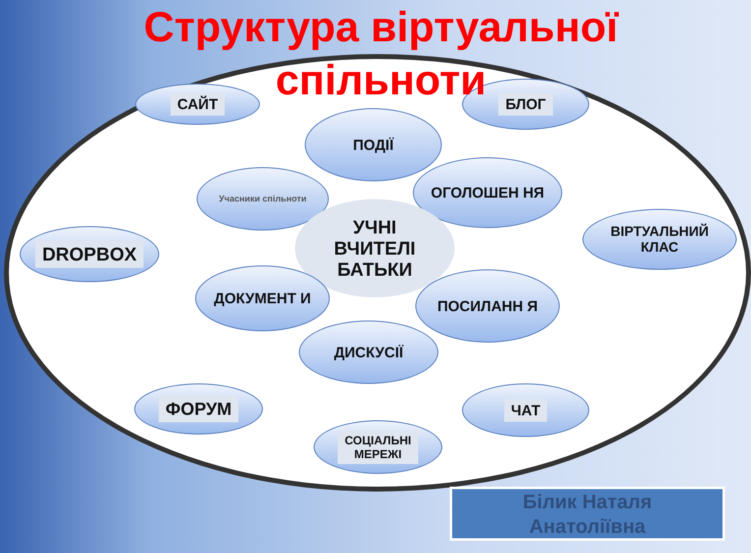Структура віртуальної
спільноти
САЙТ БЛОГ
ПОДІЇ
Учасники спільноти ОГОЛОШЕН НЯ
УЧНІ
ВЧИТЕЛІ
БАТЬКИ
DROPBOX
ВІРТУАЛЬНИЙ
КЛАС
ДОКУМЕНТ И ПОСИЛАНН Я
ДИСКУСІЇ
ФОРУМ ЧАТ
СОЦІАЛЬНІ
МЕРЕЖІ
Білик Наталя
Анатоліївна